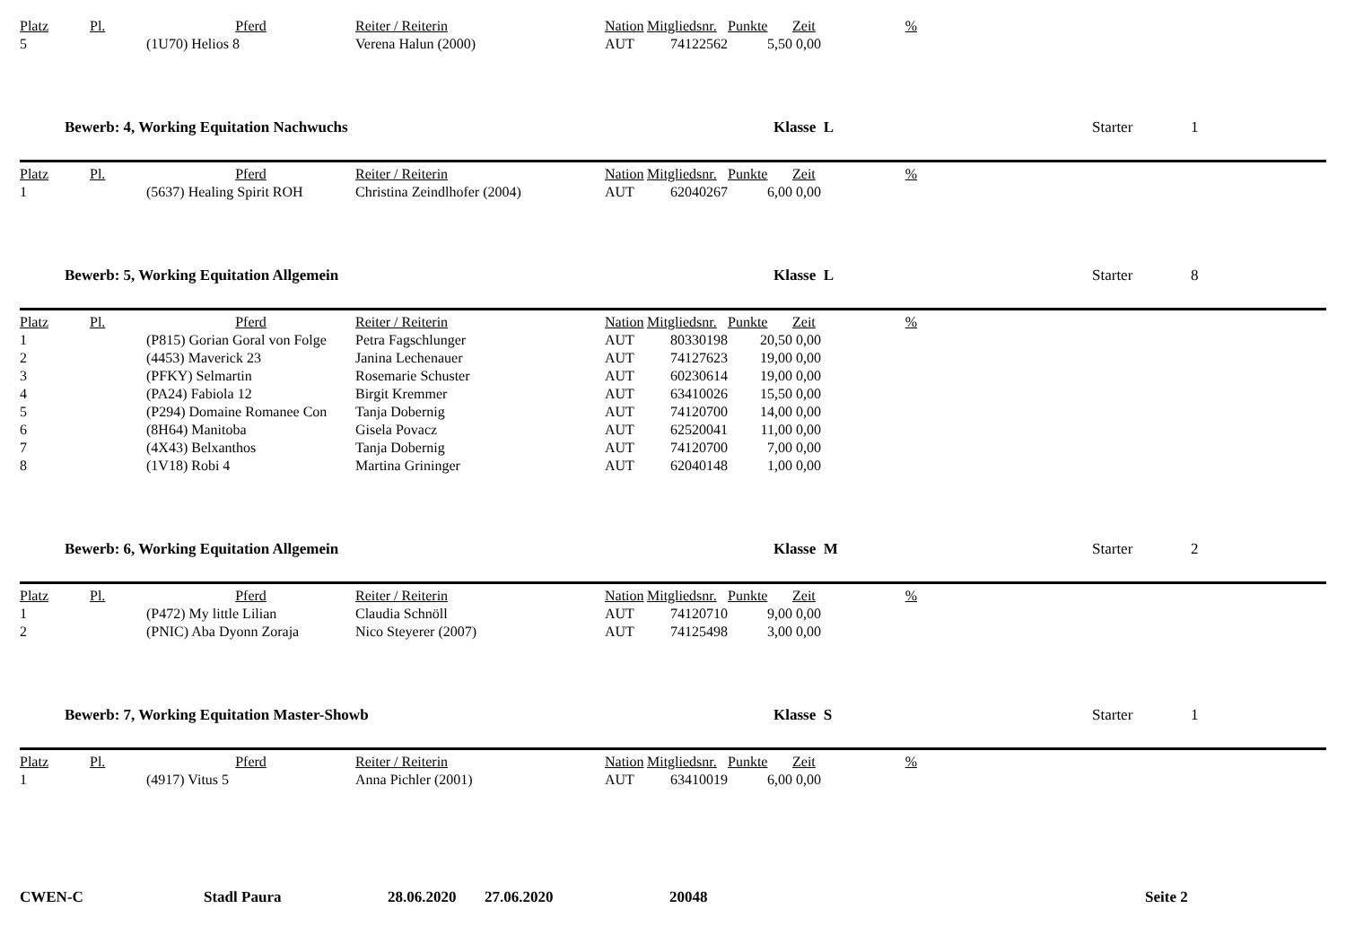| Platz | Pl. | Pferd | Reiter / Reiterin | Nation | Mitgliedsnr. | Punkte | Zeit | % |
| --- | --- | --- | --- | --- | --- | --- | --- | --- |
| 5 | | (1U70) Helios 8 | Verena Halun (2000) | AUT | 74122562 | 5,50 | 0,00 | |
Bewerb: 4, Working Equitation Nachwuchs Klasse L Starter 1
| Platz | Pl. | Pferd | Reiter / Reiterin | Nation | Mitgliedsnr. | Punkte | Zeit | % |
| --- | --- | --- | --- | --- | --- | --- | --- | --- |
| 1 | | (5637) Healing Spirit ROH | Christina Zeindlhofer (2004) | AUT | 62040267 | 6,00 | 0,00 | |
Bewerb: 5, Working Equitation Allgemein Klasse L Starter 8
| Platz | Pl. | Pferd | Reiter / Reiterin | Nation | Mitgliedsnr. | Punkte | Zeit | % |
| --- | --- | --- | --- | --- | --- | --- | --- | --- |
| 1 | | (P815) Gorian Goral von Folge | Petra Fagschlunger | AUT | 80330198 | 20,50 | 0,00 | |
| 2 | | (4453) Maverick 23 | Janina Lechenauer | AUT | 74127623 | 19,00 | 0,00 | |
| 3 | | (PFKY) Selmartin | Rosemarie Schuster | AUT | 60230614 | 19,00 | 0,00 | |
| 4 | | (PA24) Fabiola 12 | Birgit Kremmer | AUT | 63410026 | 15,50 | 0,00 | |
| 5 | | (P294) Domaine Romanee Con | Tanja Dobernig | AUT | 74120700 | 14,00 | 0,00 | |
| 6 | | (8H64) Manitoba | Gisela Povacz | AUT | 62520041 | 11,00 | 0,00 | |
| 7 | | (4X43) Belxanthos | Tanja Dobernig | AUT | 74120700 | 7,00 | 0,00 | |
| 8 | | (1V18) Robi 4 | Martina Grininger | AUT | 62040148 | 1,00 | 0,00 | |
Bewerb: 6, Working Equitation Allgemein Klasse M Starter 2
| Platz | Pl. | Pferd | Reiter / Reiterin | Nation | Mitgliedsnr. | Punkte | Zeit | % |
| --- | --- | --- | --- | --- | --- | --- | --- | --- |
| 1 | | (P472) My little Lilian | Claudia Schnöll | AUT | 74120710 | 9,00 | 0,00 | |
| 2 | | (PNIC) Aba Dyonn Zoraja | Nico Steyerer (2007) | AUT | 74125498 | 3,00 | 0,00 | |
Bewerb: 7, Working Equitation Master-Showb Klasse S Starter 1
| Platz | Pl. | Pferd | Reiter / Reiterin | Nation | Mitgliedsnr. | Punkte | Zeit | % |
| --- | --- | --- | --- | --- | --- | --- | --- | --- |
| 1 | | (4917) Vitus 5 | Anna Pichler (2001) | AUT | 63410019 | 6,00 | 0,00 | |
CWEN-C Stadl Paura 28.06.2020 27.06.2020 20048 Seite 2